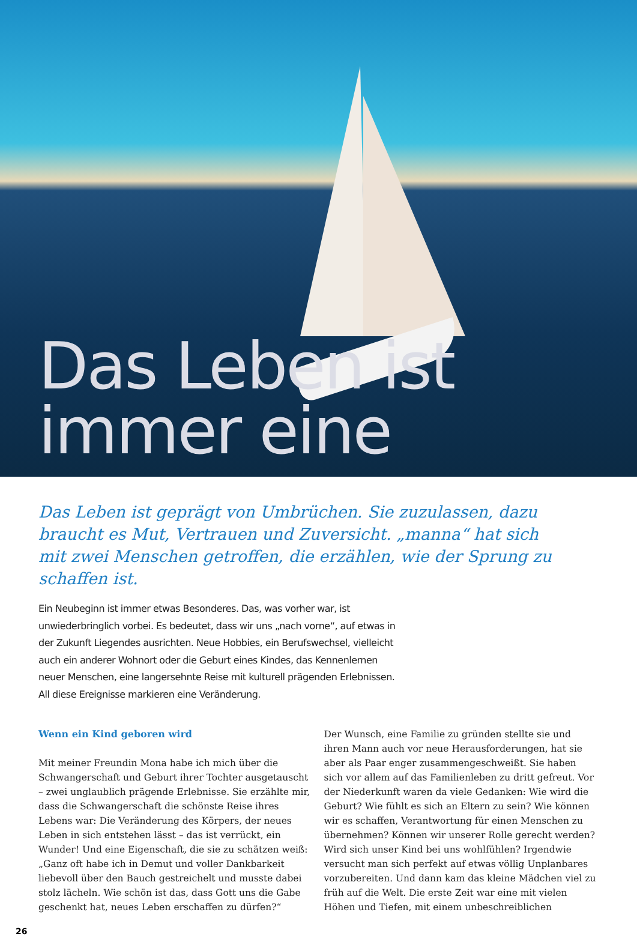Das Leben ist immer eine
Das Leben ist geprägt von Umbrüchen. Sie zuzulassen, dazu braucht es Mut, Vertrauen und Zuversicht. „manna“ hat sich mit zwei Menschen getroffen, die erzählen, wie der Sprung zu schaffen ist.
Ein Neubeginn ist immer etwas Besonderes. Das, was vorher war, ist unwiederbringlich vorbei. Es bedeutet, dass wir uns „nach vorne“, auf etwas in der Zukunft Liegendes ausrichten. Neue Hobbies, ein Berufswechsel, vielleicht auch ein anderer Wohnort oder die Geburt eines Kindes, das Kennenlernen neuer Menschen, eine langersehnte Reise mit kulturell prägenden Erlebnissen. All diese Ereignisse markieren eine Veränderung.
Wenn ein Kind geboren wird
Mit meiner Freundin Mona habe ich mich über die Schwangerschaft und Geburt ihrer Tochter ausgetauscht – zwei unglaublich prägende Erlebnisse. Sie erzählte mir, dass die Schwangerschaft die schönste Reise ihres Lebens war: Die Veränderung des Körpers, der neues Leben in sich entstehen lässt – das ist verrückt, ein Wunder! Und eine Eigenschaft, die sie zu schätzen weiß: „Ganz oft habe ich in Demut und voller Dankbarkeit liebevoll über den Bauch gestreichelt und musste dabei stolz lächeln. Wie schön ist das, dass Gott uns die Gabe geschenkt hat, neues Leben erschaffen zu dürfen?“
Der Wunsch, eine Familie zu gründen stellte sie und ihren Mann auch vor neue Herausforderungen, hat sie aber als Paar enger zusammengeschweißt. Sie haben sich vor allem auf das Familienleben zu dritt gefreut. Vor der Niederkunft waren da viele Gedanken: Wie wird die Geburt? Wie fühlt es sich an Eltern zu sein? Wie können wir es schaffen, Verantwortung für einen Menschen zu übernehmen? Können wir unserer Rolle gerecht werden? Wird sich unser Kind bei uns wohlfühlen? Irgendwie versucht man sich perfekt auf etwas völlig Unplanbares vorzubereiten. Und dann kam das kleine Mädchen viel zu früh auf die Welt. Die erste Zeit war eine mit vielen Höhen und Tiefen, mit einem unbeschreiblichen
26